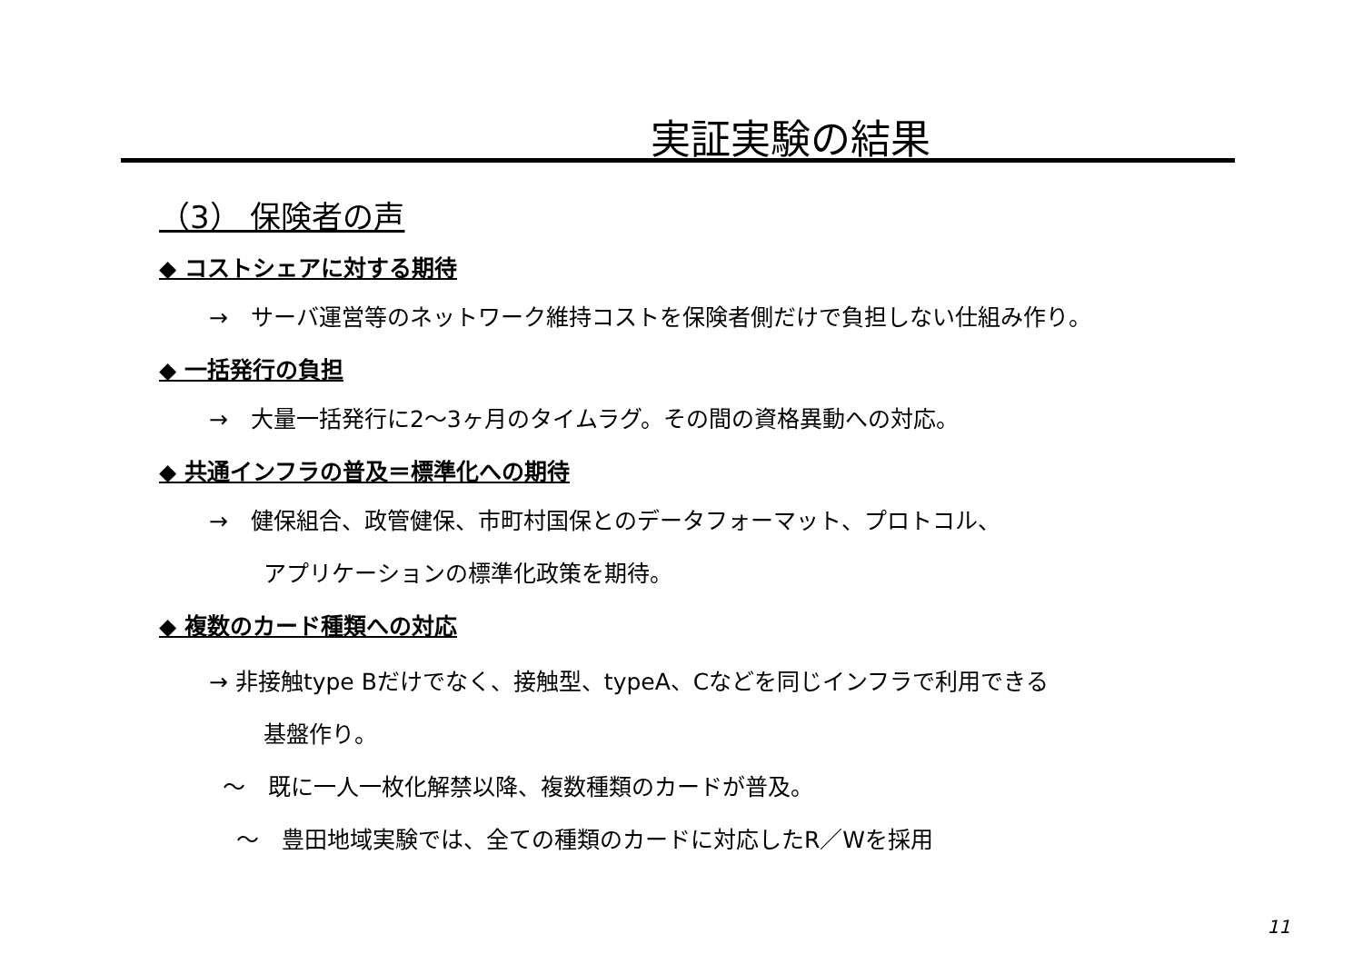実証実験の結果
（3） 保険者の声
◆ コストシェアに対する期待
→　サーバ運営等のネットワーク維持コストを保険者側だけで負担しない仕組み作り。
◆ 一括発行の負担
→　大量一括発行に2～3ヶ月のタイムラグ。その間の資格異動への対応。
◆ 共通インフラの普及＝標準化への期待
→　健保組合、政管健保、市町村国保とのデータフォーマット、プロトコル、
アプリケーションの標準化政策を期待。
◆ 複数のカード種類への対応
→ 非接触type Bだけでなく、接触型、typeA、Cなどを同じインフラで利用できる
基盤作り。
～　既に一人一枚化解禁以降、複数種類のカードが普及。
～　豊田地域実験では、全ての種類のカードに対応したR／Wを採用
11